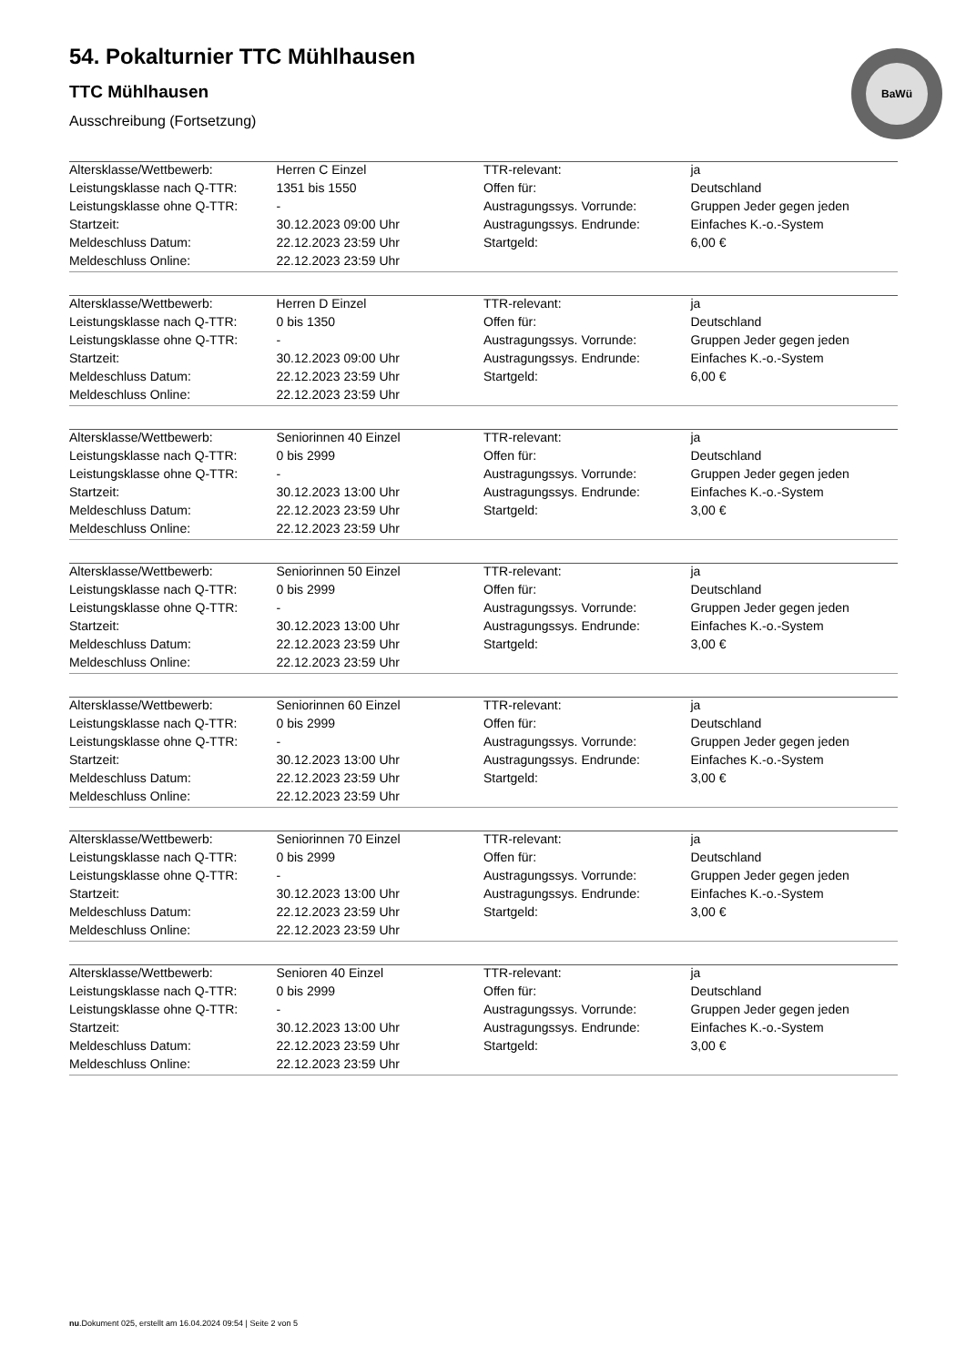BaWü
54. Pokalturnier TTC Mühlhausen
TTC Mühlhausen
Ausschreibung (Fortsetzung)
| Altersklasse/Wettbewerb: | Herren C Einzel | TTR-relevant: | ja |
| Leistungsklasse nach Q-TTR: | 1351 bis 1550 | Offen für: | Deutschland |
| Leistungsklasse ohne Q-TTR: | - | Austragungssys. Vorrunde: | Gruppen Jeder gegen jeden |
| Startzeit: | 30.12.2023 09:00 Uhr | Austragungssys. Endrunde: | Einfaches K.-o.-System |
| Meldeschluss Datum: | 22.12.2023 23:59 Uhr | Startgeld: | 6,00 € |
| Meldeschluss Online: | 22.12.2023 23:59 Uhr | | |
| Altersklasse/Wettbewerb: | Herren D Einzel | TTR-relevant: | ja |
| Leistungsklasse nach Q-TTR: | 0 bis 1350 | Offen für: | Deutschland |
| Leistungsklasse ohne Q-TTR: | - | Austragungssys. Vorrunde: | Gruppen Jeder gegen jeden |
| Startzeit: | 30.12.2023 09:00 Uhr | Austragungssys. Endrunde: | Einfaches K.-o.-System |
| Meldeschluss Datum: | 22.12.2023 23:59 Uhr | Startgeld: | 6,00 € |
| Meldeschluss Online: | 22.12.2023 23:59 Uhr | | |
| Altersklasse/Wettbewerb: | Seniorinnen 40 Einzel | TTR-relevant: | ja |
| Leistungsklasse nach Q-TTR: | 0 bis 2999 | Offen für: | Deutschland |
| Leistungsklasse ohne Q-TTR: | - | Austragungssys. Vorrunde: | Gruppen Jeder gegen jeden |
| Startzeit: | 30.12.2023 13:00 Uhr | Austragungssys. Endrunde: | Einfaches K.-o.-System |
| Meldeschluss Datum: | 22.12.2023 23:59 Uhr | Startgeld: | 3,00 € |
| Meldeschluss Online: | 22.12.2023 23:59 Uhr | | |
| Altersklasse/Wettbewerb: | Seniorinnen 50 Einzel | TTR-relevant: | ja |
| Leistungsklasse nach Q-TTR: | 0 bis 2999 | Offen für: | Deutschland |
| Leistungsklasse ohne Q-TTR: | - | Austragungssys. Vorrunde: | Gruppen Jeder gegen jeden |
| Startzeit: | 30.12.2023 13:00 Uhr | Austragungssys. Endrunde: | Einfaches K.-o.-System |
| Meldeschluss Datum: | 22.12.2023 23:59 Uhr | Startgeld: | 3,00 € |
| Meldeschluss Online: | 22.12.2023 23:59 Uhr | | |
| Altersklasse/Wettbewerb: | Seniorinnen 60 Einzel | TTR-relevant: | ja |
| Leistungsklasse nach Q-TTR: | 0 bis 2999 | Offen für: | Deutschland |
| Leistungsklasse ohne Q-TTR: | - | Austragungssys. Vorrunde: | Gruppen Jeder gegen jeden |
| Startzeit: | 30.12.2023 13:00 Uhr | Austragungssys. Endrunde: | Einfaches K.-o.-System |
| Meldeschluss Datum: | 22.12.2023 23:59 Uhr | Startgeld: | 3,00 € |
| Meldeschluss Online: | 22.12.2023 23:59 Uhr | | |
| Altersklasse/Wettbewerb: | Seniorinnen 70 Einzel | TTR-relevant: | ja |
| Leistungsklasse nach Q-TTR: | 0 bis 2999 | Offen für: | Deutschland |
| Leistungsklasse ohne Q-TTR: | - | Austragungssys. Vorrunde: | Gruppen Jeder gegen jeden |
| Startzeit: | 30.12.2023 13:00 Uhr | Austragungssys. Endrunde: | Einfaches K.-o.-System |
| Meldeschluss Datum: | 22.12.2023 23:59 Uhr | Startgeld: | 3,00 € |
| Meldeschluss Online: | 22.12.2023 23:59 Uhr | | |
| Altersklasse/Wettbewerb: | Senioren 40 Einzel | TTR-relevant: | ja |
| Leistungsklasse nach Q-TTR: | 0 bis 2999 | Offen für: | Deutschland |
| Leistungsklasse ohne Q-TTR: | - | Austragungssys. Vorrunde: | Gruppen Jeder gegen jeden |
| Startzeit: | 30.12.2023 13:00 Uhr | Austragungssys. Endrunde: | Einfaches K.-o.-System |
| Meldeschluss Datum: | 22.12.2023 23:59 Uhr | Startgeld: | 3,00 € |
| Meldeschluss Online: | 22.12.2023 23:59 Uhr | | |
nu.Dokument 025, erstellt am 16.04.2024 09:54 | Seite 2 von 5